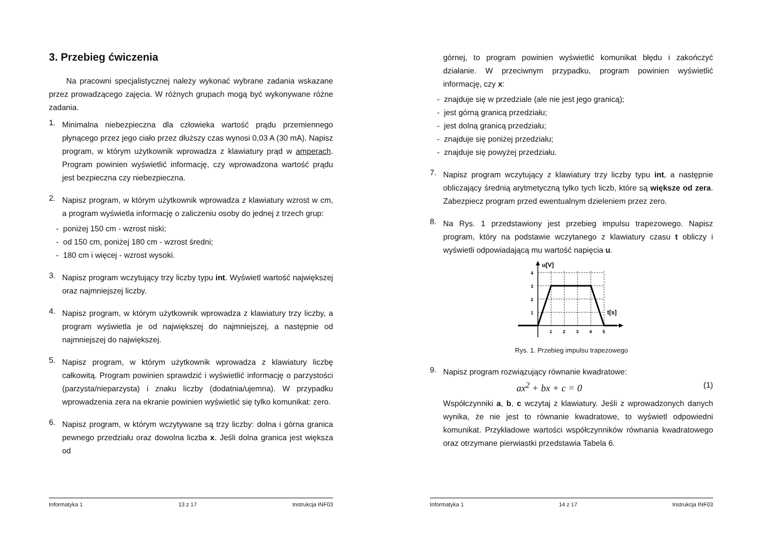3. Przebieg ćwiczenia
Na pracowni specjalistycznej należy wykonać wybrane zadania wskazane przez prowadzącego zajęcia. W różnych grupach mogą być wykonywane różne zadania.
1.
Minimalna niebezpieczna dla człowieka wartość prądu przemiennego płynącego przez jego ciało przez dłuższy czas wynosi 0,03 A (30 mA). Napisz program, w którym użytkownik wprowadza z klawiatury prąd w amperach. Program powinien wyświetlić informację, czy wprowadzona wartość prądu jest bezpieczna czy niebezpieczna.
2.
Napisz program, w którym użytkownik wprowadza z klawiatury wzrost w cm, a program wyświetla informację o zaliczeniu osoby do jednej z trzech grup:
- poniżej 150 cm - wzrost niski;
- od 150 cm, poniżej 180 cm - wzrost średni;
- 180 cm i więcej - wzrost wysoki.
3.
Napisz program wczytujący trzy liczby typu int. Wyświetl wartość największej oraz najmniejszej liczby.
4.
Napisz program, w którym użytkownik wprowadza z klawiatury trzy liczby, a program wyświetla je od największej do najmniejszej, a następnie od najmniejszej do największej.
5.
Napisz program, w którym użytkownik wprowadza z klawiatury liczbę całkowitą. Program powinien sprawdzić i wyświetlić informację o parzystości (parzysta/nieparzysta) i znaku liczby (dodatnia/ujemna). W przypadku wprowadzenia zera na ekranie powinien wyświetlić się tylko komunikat: zero.
6.
Napisz program, w którym wczytywane są trzy liczby: dolna i górna granica pewnego przedziału oraz dowolna liczba x. Jeśli dolna granica jest większa od
Informatyka 1 13 z 17 Instrukcja INF03
górnej, to program powinien wyświetlić komunikat błędu i zakończyć działanie. W przeciwnym przypadku, program powinien wyświetlić informację, czy x:
- znajduje się w przedziale (ale nie jest jego granicą);
- jest górną granicą przedziału;
- jest dolną granicą przedziału;
- znajduje się poniżej przedziału;
- znajduje się powyżej przedziału.
7.
Napisz program wczytujący z klawiatury trzy liczby typu int, a następnie obliczający średnią arytmetyczną tylko tych liczb, które są większe od zera. Zabezpiecz program przed ewentualnym dzieleniem przez zero.
8.
Na Rys. 1 przedstawiony jest przebieg impulsu trapezowego. Napisz program, który na podstawie wczytanego z klawiatury czasu t obliczy i wyświetli odpowiadającą mu wartość napięcia u.
u[V]
t[s]
4
3
2
1
1
2
3
4
5
Rys. 1. Przebieg impulsu trapezowego
9.
Napisz program rozwiązujący równanie kwadratowe:
ax<sup>2</sup> + bx + c = 0 (1)
Współczynniki a, b, c wczytaj z klawiatury. Jeśli z wprowadzonych danych wynika, że nie jest to równanie kwadratowe, to wyświetl odpowiedni komunikat. Przykładowe wartości współczynników równania kwadratowego oraz otrzymane pierwiastki przedstawia Tabela 6.
Informatyka 1 14 z 17 Instrukcja INF03